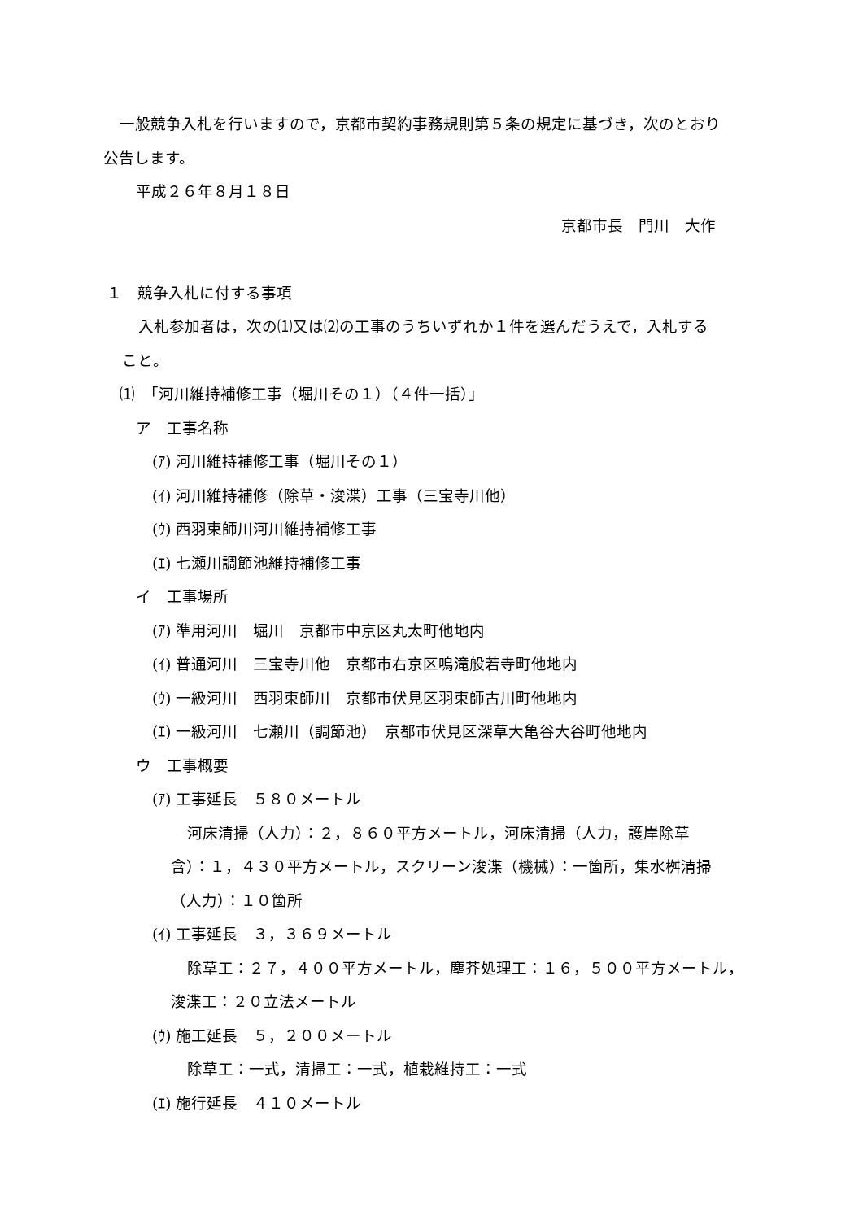一般競争入札を行いますので，京都市契約事務規則第５条の規定に基づき，次のとおり
公告します。
平成２６年８月１８日
京都市長　門川　大作
１　競争入札に付する事項
入札参加者は，次の⑴又は⑵の工事のうちいずれか１件を選んだうえで，入札する
こと。
⑴　「河川維持補修工事（堀川その１）（４件一括）」
ア　工事名称
(ｱ) 河川維持補修工事（堀川その１）
(ｲ) 河川維持補修（除草・浚渫）工事（三宝寺川他）
(ｳ) 西羽束師川河川維持補修工事
(ｴ) 七瀬川調節池維持補修工事
イ　工事場所
(ｱ) 準用河川　堀川　京都市中京区丸太町他地内
(ｲ) 普通河川　三宝寺川他　京都市右京区鳴滝般若寺町他地内
(ｳ) 一級河川　西羽束師川　京都市伏見区羽束師古川町他地内
(ｴ) 一級河川　七瀬川（調節池）　京都市伏見区深草大亀谷大谷町他地内
ウ　工事概要
(ｱ) 工事延長　５８０メートル
河床清掃（人力）：２，８６０平方メートル，河床清掃（人力，護岸除草
含）：１，４３０平方メートル，スクリーン浚渫（機械）：一箇所，集水桝清掃
（人力）：１０箇所
(ｲ) 工事延長　３，３６９メートル
除草工：２７，４００平方メートル，塵芥処理工：１６，５００平方メートル，
浚渫工：２０立法メートル
(ｳ) 施工延長　５，２００メートル
除草工：一式，清掃工：一式，植栽維持工：一式
(ｴ) 施行延長　４１０メートル